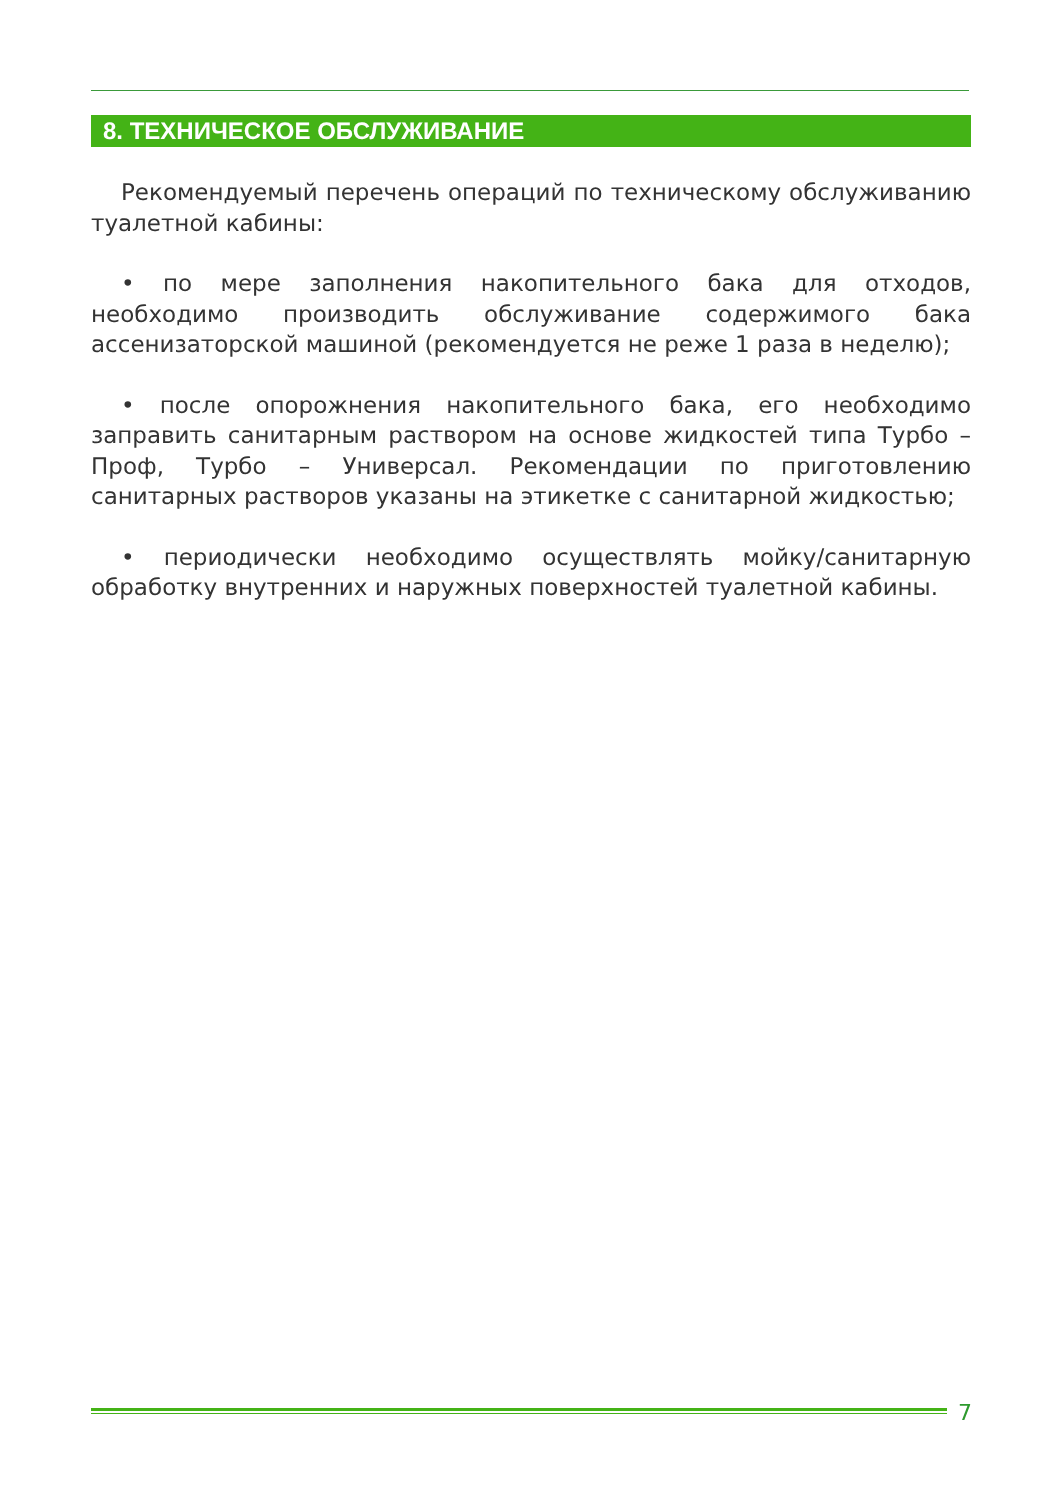8. ТЕХНИЧЕСКОЕ ОБСЛУЖИВАНИЕ
Рекомендуемый перечень операций по техническому обслуживанию туалетной кабины:
• по мере заполнения накопительного бака для отходов, необходимо производить обслуживание содержимого бака ассенизаторской машиной (рекомендуется не реже 1 раза в неделю);
• после опорожнения накопительного бака, его необходимо заправить санитарным раствором на основе жидкостей типа Турбо – Проф, Турбо – Универсал. Рекомендации по приготовлению санитарных растворов указаны на этикетке с санитарной жидкостью;
• периодически необходимо осуществлять мойку/санитарную обработку внутренних и наружных поверхностей туалетной кабины.
7